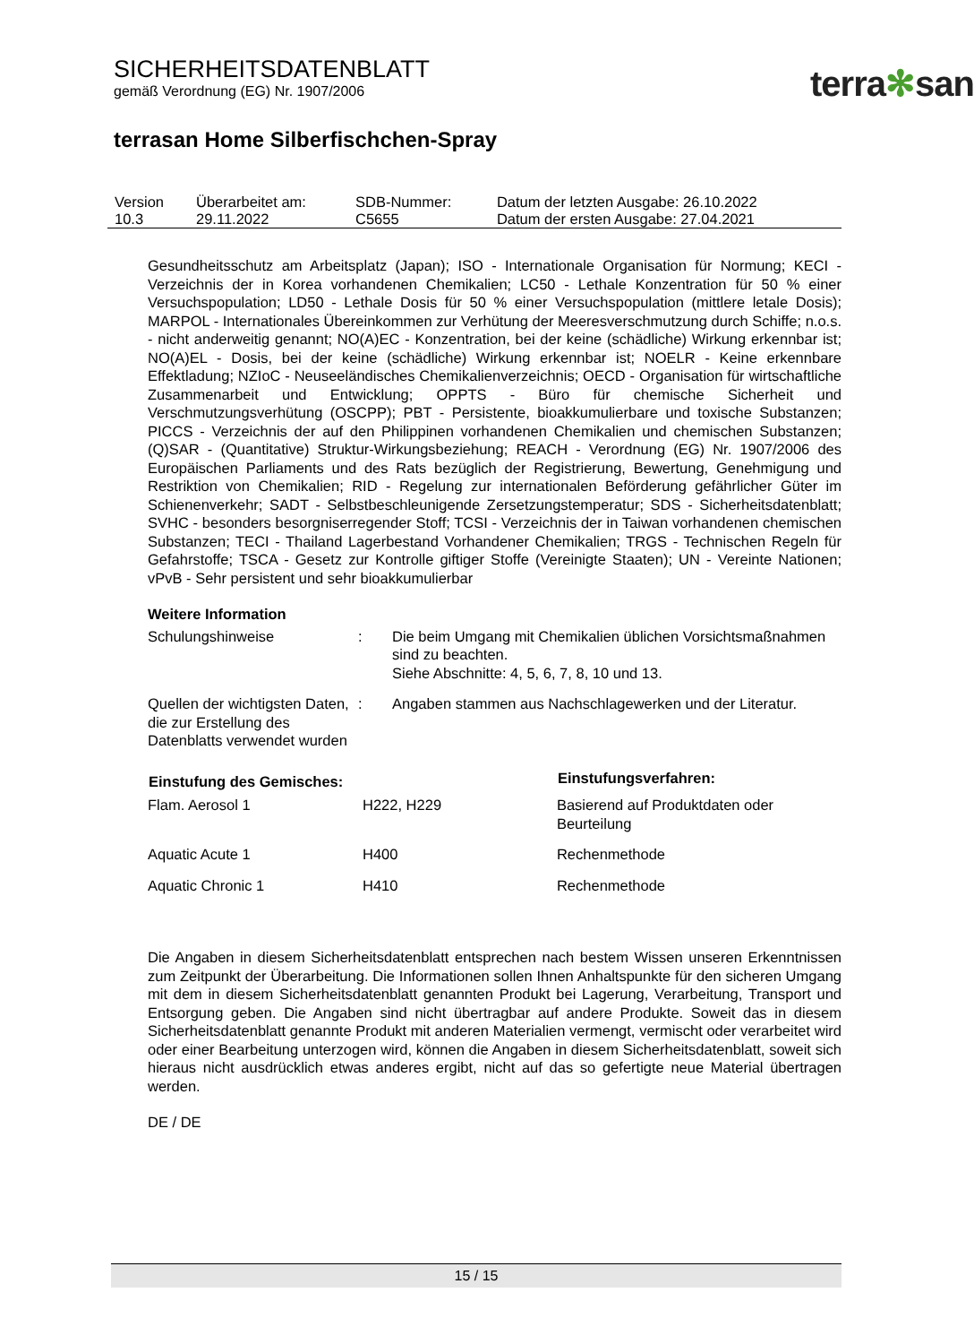SICHERHEITSDATENBLATT
gemäß Verordnung (EG) Nr. 1907/2006
terra✻san
terrasan Home Silberfischchen-Spray
| Version 10.3 | Überarbeitet am: 29.11.2022 | SDB-Nummer: C5655 | Datum der letzten Ausgabe: 26.10.2022 Datum der ersten Ausgabe: 27.04.2021 |
Gesundheitsschutz am Arbeitsplatz (Japan); ISO - Internationale Organisation für Normung; KECI - Verzeichnis der in Korea vorhandenen Chemikalien; LC50 - Lethale Konzentration für 50 % einer Versuchspopulation; LD50 - Lethale Dosis für 50 % einer Versuchspopulation (mittlere letale Dosis); MARPOL - Internationales Übereinkommen zur Verhütung der Meeresverschmutzung durch Schiffe; n.o.s. - nicht anderweitig genannt; NO(A)EC - Konzentration, bei der keine (schädliche) Wirkung erkennbar ist; NO(A)EL - Dosis, bei der keine (schädliche) Wirkung erkennbar ist; NOELR - Keine erkennbare Effektladung; NZIoC - Neuseeländisches Chemikalienverzeichnis; OECD - Organisation für wirtschaftliche Zusammenarbeit und Entwicklung; OPPTS - Büro für chemische Sicherheit und Verschmutzungsverhütung (OSCPP); PBT - Persistente, bioakkumulierbare und toxische Substanzen; PICCS - Verzeichnis der auf den Philippinen vorhandenen Chemikalien und chemischen Substanzen; (Q)SAR - (Quantitative) Struktur-Wirkungsbeziehung; REACH - Verordnung (EG) Nr. 1907/2006 des Europäischen Parliaments und des Rats bezüglich der Registrierung, Bewertung, Genehmigung und Restriktion von Chemikalien; RID - Regelung zur internationalen Beförderung gefährlicher Güter im Schienenverkehr; SADT - Selbstbeschleunigende Zersetzungstemperatur; SDS - Sicherheitsdatenblatt; SVHC - besonders besorgniserregender Stoff; TCSI - Verzeichnis der in Taiwan vorhandenen chemischen Substanzen; TECI - Thailand Lagerbestand Vorhandener Chemikalien; TRGS - Technischen Regeln für Gefahrstoffe; TSCA - Gesetz zur Kontrolle giftiger Stoffe (Vereinigte Staaten); UN - Vereinte Nationen; vPvB - Sehr persistent und sehr bioakkumulierbar
Weitere Information
| Schulungshinweise | : | Die beim Umgang mit Chemikalien üblichen Vorsichtsmaßnahmen sind zu beachten. Siehe Abschnitte: 4, 5, 6, 7, 8, 10 und 13. |
| Quellen der wichtigsten Daten, die zur Erstellung des Datenblatts verwendet wurden | : | Angaben stammen aus Nachschlagewerken und der Literatur. |
| Einstufung des Gemisches: | | Einstufungsverfahren: |
| --- | --- | --- |
| Flam. Aerosol 1 | H222, H229 | Basierend auf Produktdaten oder Beurteilung |
| Aquatic Acute 1 | H400 | Rechenmethode |
| Aquatic Chronic 1 | H410 | Rechenmethode |
Die Angaben in diesem Sicherheitsdatenblatt entsprechen nach bestem Wissen unseren Erkenntnissen zum Zeitpunkt der Überarbeitung. Die Informationen sollen Ihnen Anhaltspunkte für den sicheren Umgang mit dem in diesem Sicherheitsdatenblatt genannten Produkt bei Lagerung, Verarbeitung, Transport und Entsorgung geben. Die Angaben sind nicht übertragbar auf andere Produkte. Soweit das in diesem Sicherheitsdatenblatt genannte Produkt mit anderen Materialien vermengt, vermischt oder verarbeitet wird oder einer Bearbeitung unterzogen wird, können die Angaben in diesem Sicherheitsdatenblatt, soweit sich hieraus nicht ausdrücklich etwas anderes ergibt, nicht auf das so gefertigte neue Material übertragen werden.
DE / DE
15 / 15